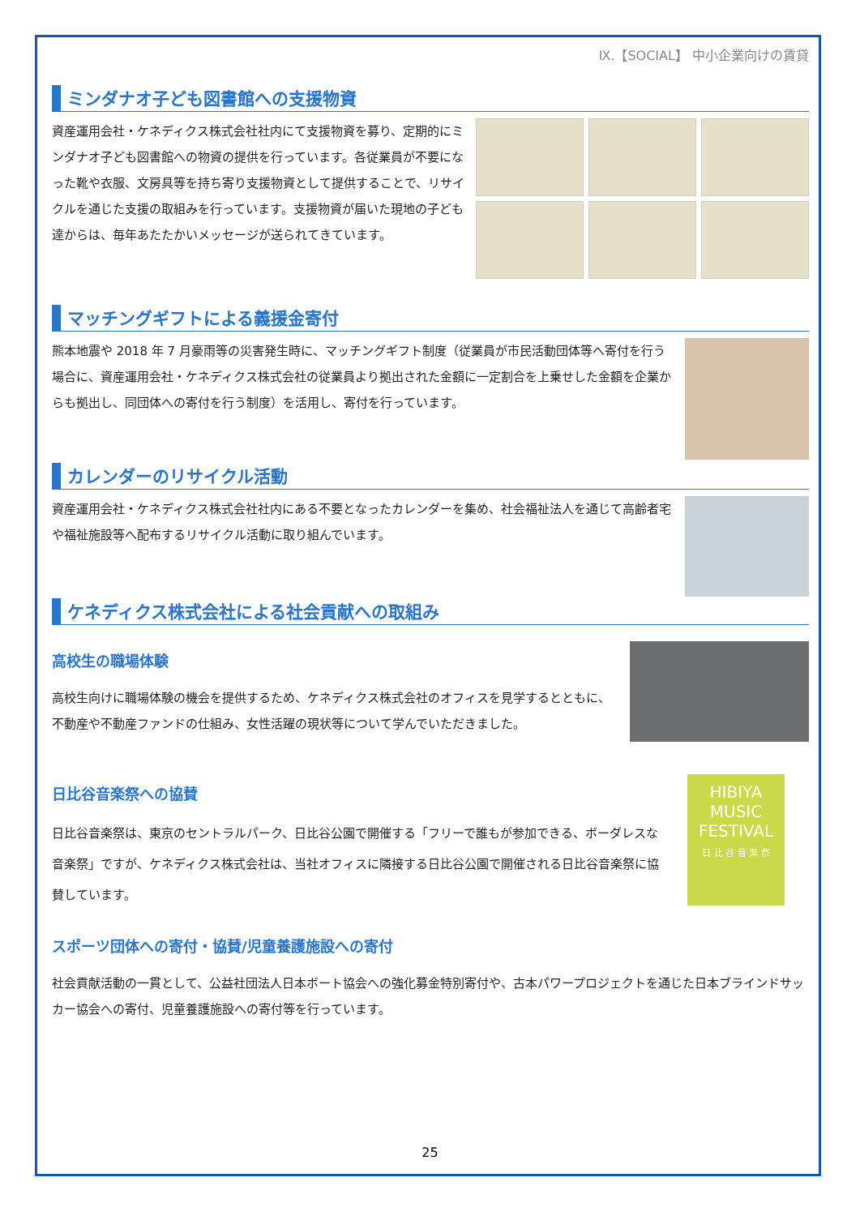Ⅸ.【SOCIAL】 中小企業向けの賃貸
ミンダナオ子ども図書館への支援物資
資産運用会社・ケネディクス株式会社社内にて支援物資を募り、定期的にミンダナオ子ども図書館への物資の提供を行っています。各従業員が不要になった靴や衣服、文房具等を持ち寄り支援物資として提供することで、リサイクルを通じた支援の取組みを行っています。支援物資が届いた現地の子ども達からは、毎年あたたかいメッセージが送られてきています。
マッチングギフトによる義援金寄付
熊本地震や 2018 年 7 月豪雨等の災害発生時に、マッチングギフト制度（従業員が市民活動団体等へ寄付を行う場合に、資産運用会社・ケネディクス株式会社の従業員より拠出された金額に一定割合を上乗せした金額を企業からも拠出し、同団体への寄付を行う制度）を活用し、寄付を行っています。
カレンダーのリサイクル活動
資産運用会社・ケネディクス株式会社社内にある不要となったカレンダーを集め、社会福祉法人を通じて高齢者宅や福祉施設等へ配布するリサイクル活動に取り組んでいます。
ケネディクス株式会社による社会貢献への取組み
高校生の職場体験
高校生向けに職場体験の機会を提供するため、ケネディクス株式会社のオフィスを見学するとともに、不動産や不動産ファンドの仕組み、女性活躍の現状等について学んでいただきました。
日比谷音楽祭への協賛
日比谷音楽祭は、東京のセントラルパーク、日比谷公園で開催する「フリーで誰もが参加できる、ボーダレスな音楽祭」ですが、ケネディクス株式会社は、当社オフィスに隣接する日比谷公園で開催される日比谷音楽祭に協賛しています。
HIBIYA
MUSIC
FESTIVAL
日 比 谷 音 楽 祭
スポーツ団体への寄付・協賛/児童養護施設への寄付
社会貢献活動の一貫として、公益社団法人日本ボート協会への強化募金特別寄付や、古本パワープロジェクトを通じた日本ブラインドサッカー協会への寄付、児童養護施設への寄付等を行っています。
25